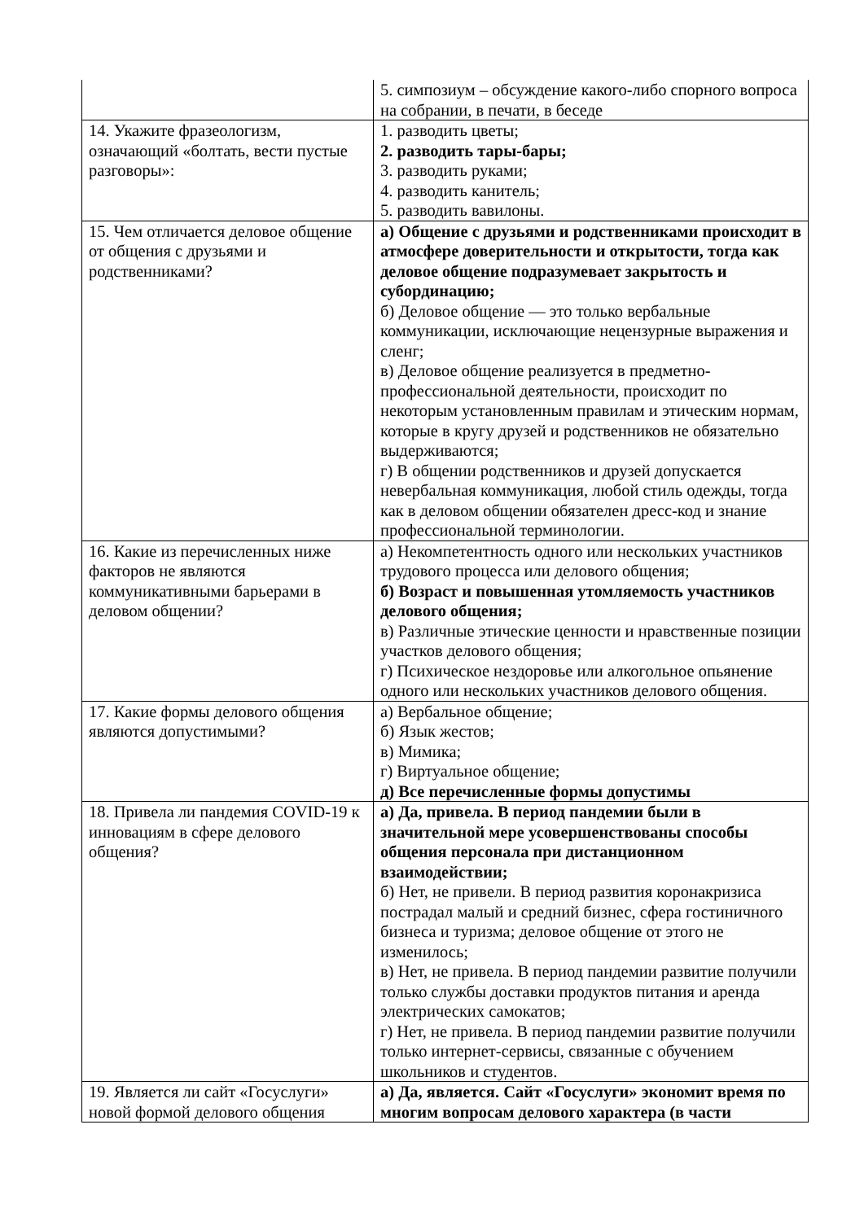| | 5. симпозиум – обсуждение какого-либо спорного вопроса на собрании, в печати, в беседе |
| 14. Укажите фразеологизм, означающий «болтать, вести пустые разговоры»: | 1. разводить цветы; 2. разводить тары-бары; 3. разводить руками; 4. разводить канитель; 5. разводить вавилоны. |
| 15. Чем отличается деловое общение от общения с друзьями и родственниками? | а) Общение с друзьями и родственниками происходит в атмосфере доверительности и открытости, тогда как деловое общение подразумевает закрытость и субординацию; б) Деловое общение — это только вербальные коммуникации, исключающие нецензурные выражения и сленг; в) Деловое общение реализуется в предметно-профессиональной деятельности, происходит по некоторым установленным правилам и этическим нормам, которые в кругу друзей и родственников не обязательно выдерживаются; г) В общении родственников и друзей допускается невербальная коммуникация, любой стиль одежды, тогда как в деловом общении обязателен дресс-код и знание профессиональной терминологии. |
| 16. Какие из перечисленных ниже факторов не являются коммуникативными барьерами в деловом общении? | а) Некомпетентность одного или нескольких участников трудового процесса или делового общения; б) Возраст и повышенная утомляемость участников делового общения; в) Различные этические ценности и нравственные позиции участков делового общения; г) Психическое нездоровье или алкогольное опьянение одного или нескольких участников делового общения. |
| 17. Какие формы делового общения являются допустимыми? | а) Вербальное общение; б) Язык жестов; в) Мимика; г) Виртуальное общение; д) Все перечисленные формы допустимы |
| 18. Привела ли пандемия COVID-19 к инновациям в сфере делового общения? | а) Да, привела. В период пандемии были в значительной мере усовершенствованы способы общения персонала при дистанционном взаимодействии; б) Нет, не привели. В период развития коронакризиса пострадал малый и средний бизнес, сфера гостиничного бизнеса и туризма; деловое общение от этого не изменилось; в) Нет, не привела. В период пандемии развитие получили только службы доставки продуктов питания и аренда электрических самокатов; г) Нет, не привела. В период пандемии развитие получили только интернет-сервисы, связанные с обучением школьников и студентов. |
| 19. Является ли сайт «Госуслуги» новой формой делового общения | а) Да, является. Сайт «Госуслуги» экономит время по многим вопросам делового характера (в части |